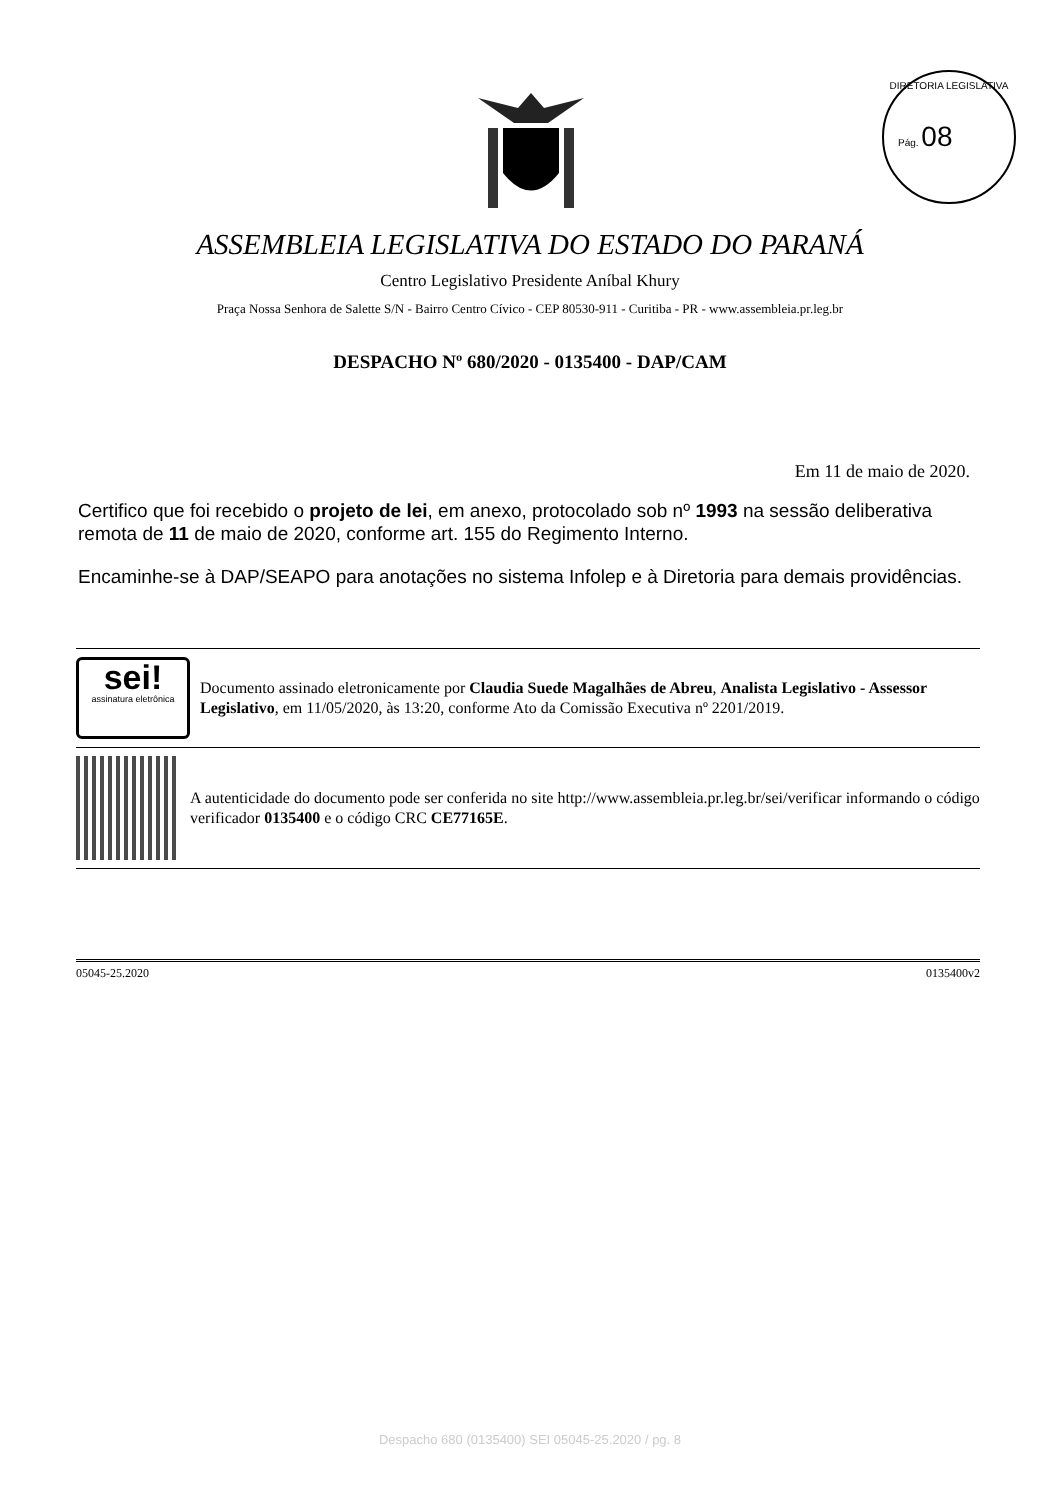DIRETORIA LEGISLATIVA
Pág. 08
ASSEMBLEIA LEGISLATIVA DO ESTADO DO PARANÁ
Centro Legislativo Presidente Aníbal Khury
Praça Nossa Senhora de Salette S/N - Bairro Centro Cívico - CEP 80530-911 - Curitiba - PR - www.assembleia.pr.leg.br
DESPACHO Nº 680/2020 - 0135400 - DAP/CAM
Em 11 de maio de 2020.
Certifico que foi recebido o projeto de lei, em anexo, protocolado sob nº 1993 na sessão deliberativa remota de 11 de maio de 2020, conforme art. 155 do Regimento Interno.
Encaminhe-se à DAP/SEAPO para anotações no sistema Infolep e à Diretoria para demais providências.
sei!
assinatura eletrônica
Documento assinado eletronicamente por Claudia Suede Magalhães de Abreu, Analista Legislativo - Assessor Legislativo, em 11/05/2020, às 13:20, conforme Ato da Comissão Executiva nº 2201/2019.
A autenticidade do documento pode ser conferida no site http://www.assembleia.pr.leg.br/sei/verificar informando o código verificador 0135400 e o código CRC CE77165E.
05045-25.2020 0135400v2
Despacho 680 (0135400) SEI 05045-25.2020 / pg. 8